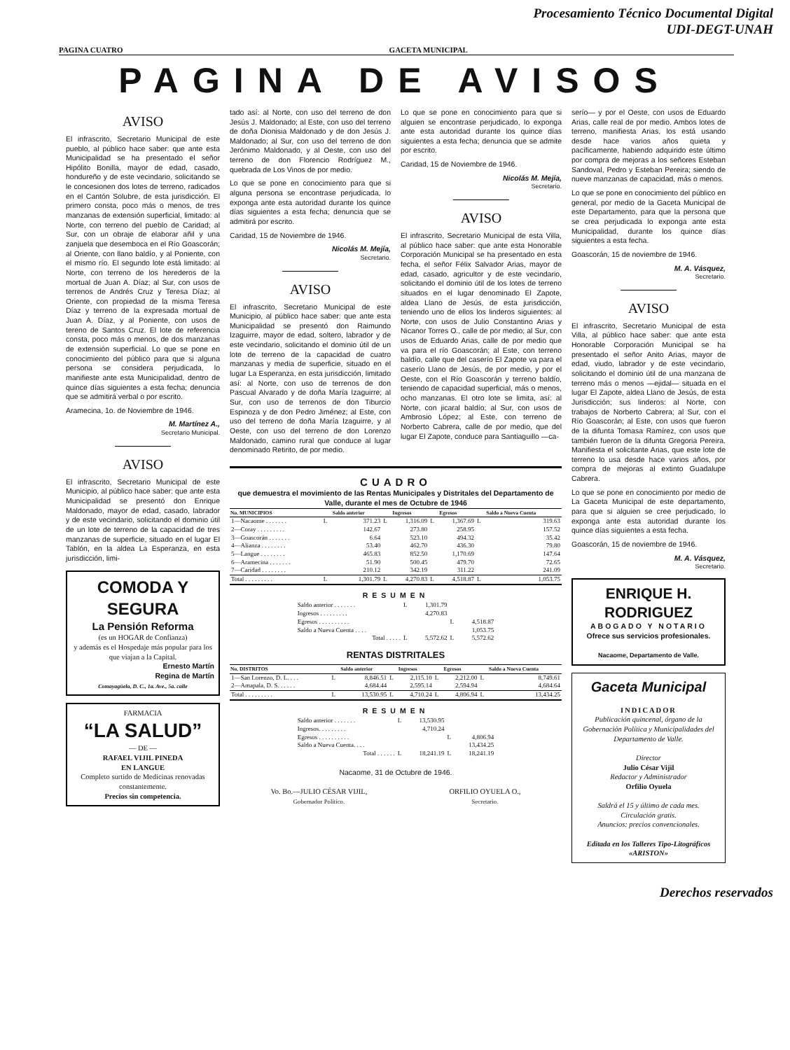Procesamiento Técnico Documental Digital
UDI-DEGT-UNAH
PAGINA CUATRO GACETA MUNICIPAL
PAGINA DE AVISOS
AVISO
El infrascrito, Secretario Municipal de este pueblo, al público hace saber: que ante esta Municipalidad se ha presentado el señor Hipólito Bonilla, mayor de edad, casado, hondureño y de este vecindario, solicitando se le concesionen dos lotes de terreno, radicados en el Cantón Solubre, de esta jurisdicción. El primero consta, poco más o menos, de tres manzanas de extensión superficial, limitado: al Norte, con terreno del pueblo de Caridad; al Sur, con un obraje de elaborar añil y una zanjuela que desemboca en el Río Goascorán; al Oriente, con llano baldío, y al Poniente, con el mismo río. El segundo lote está limitado: al Norte, con terreno de los herederos de la mortual de Juan A. Díaz; al Sur, con usos de terrenos de Andrés Cruz y Teresa Díaz; al Oriente, con propiedad de la misma Teresa Díaz y terreno de la expresada mortual de Juan A. Díaz, y al Poniente, con usos de tereno de Santos Cruz. El lote de referencia consta, poco más o menos, de dos manzanas de extensión superficial. Lo que se pone en conocimiento del público para que si alguna persona se considera perjudicada, lo manifieste ante esta Municipalidad, dentro de quince días siguientes a esta fecha; denuncia que se admitirá verbal o por escrito.
Aramecina, 1o. de Noviembre de 1946.
M. Martínez A.,
Secretario Municipal.
AVISO
El infrascrito, Secretario Municipal de este Municipio, al público hace saber: que ante esta Municipalidad se presentó don Enrique Maldonado, mayor de edad, casado, labrador y de este vecindario, solicitando el dominio útil de un lote de terreno de la capacidad de tres manzanas de superficie, situado en el lugar El Tablón, en la aldea La Esperanza, en esta jurisdicción, limi-
COMODA Y SEGURA
La Pensión Reforma
(es un HOGAR de Confianza)
y además es el Hospedaje más popular para los que viajan a la Capital.
Ernesto Martín
Regina de Martín
Comayagüela, D. C., 1a. Ave., 5a. calle
FARMACIA
“LA SALUD”
— DE —
RAFAEL VIJIL PINEDA
EN LANGUE
Completo surtido de Medicinas renovadas constantemente.
Precios sin competencia.
tado así: al Norte, con uso del terreno de don Jesús J. Maldonado; al Este, con uso del terreno de doña Dionisia Maldonado y de don Jesús J. Maldonado; al Sur, con uso del terreno de don Jerónimo Maldonado, y al Oeste, con uso del terreno de don Florencio Rodríguez M., quebrada de Los Vinos de por medio.
Lo que se pone en conocimiento para que si alguna persona se encontrase perjudicada, lo exponga ante esta autoridad durante los quince días siguientes a esta fecha; denuncia que se admitirá por escrito.
Caridad, 15 de Noviembre de 1946.
Nicolás M. Mejía,
Secretario.
AVISO
El infrascrito, Secretario Municipal de este Municipio, al público hace saber: que ante esta Municipalidad se presentó don Raimundo Izaguirre, mayor de edad, soltero, labrador y de este vecindario, solicitando el dominio útil de un lote de terreno de la capacidad de cuatro manzanas y media de superficie, situado en el lugar La Esperanza, en esta jurisdicción, limitado así: al Norte, con uso de terrenos de don Pascual Alvarado y de doña María Izaguirre; al Sur, con uso de terrenos de don Tiburcio Espinoza y de don Pedro Jiménez; al Este, con uso del terreno de doña María Izaguirre, y al Oeste, con uso del terreno de don Lorenzo Maldonado, camino rural que conduce al lugar denominado Retirito, de por medio.
Lo que se pone en conocimiento para que si alguien se encontrase perjudicado, lo exponga ante esta autoridad durante los quince días siguientes a esta fecha; denuncia que se admite por escrito.
Caridad, 15 de Noviembre de 1946.
Nicolás M. Mejía,
Secretario.
AVISO
El infrascrito, Secretario Municipal de esta Villa, al público hace saber: que ante esta Honorable Corporación Municipal se ha presentado en esta fecha, el señor Félix Salvador Arias, mayor de edad, casado, agricultor y de este vecindario, solicitando el dominio útil de los lotes de terreno situados en el lugar denominado El Zapote, aldea Llano de Jesús, de esta jurisdicción, teniendo uno de ellos los linderos siguientes: al Norte, con usos de Julio Constantino Arias y Nicanor Torres O., calle de por medio; al Sur, con usos de Eduardo Arias, calle de por medio que va para el río Goascorán; al Este, con terreno baldío, calle que del caserío El Zapote va para el caserío Llano de Jesús, de por medio, y por el Oeste, con el Río Goascorán y terreno baldío, teniendo de capacidad superficial, más o menos, ocho manzanas. El otro lote se limita, así: al Norte, con jicaral baldío; al Sur, con usos de Ambrosio López; al Este, con terreno de Norberto Cabrera, calle de por medio, que del lugar El Zapote, conduce para Santiaguillo —ca-
CUADRO
que demuestra el movimiento de las Rentas Municipales y Distritales del Departamento de Valle, durante el mes de Octubre de 1946
| No. MUNICIPIOS | | Saldo anterior | | Ingresos | | Egresos | | Saldo a Nueva Cuenta |
| --- | --- | --- | --- | --- | --- | --- | --- | --- |
| 1—Nacaome . . . . . . . | L | 371.23 | L | 1,316.09 | L | 1,367.69 | L | 319.63 |
| 2—Coray . . . . . . . . . | | 142.67 | | 273.80 | | 258.95 | | 157.52 |
| 3—Goascorán . . . . . . . | | 6.64 | | 523.10 | | 494.32 | | 35.42 |
| 4—Alianza . . . . . . . . | | 53.40 | | 462.70 | | 436.30 | | 79.80 |
| 5—Langue . . . . . . . . | | 465.83 | | 852.50 | | 1,170.69 | | 147.64 |
| 6—Aramecina . . . . . . . | | 51.90 | | 500.45 | | 479.70 | | 72.65 |
| 7—Caridad . . . . . . . . | | 210.12 | | 342.19 | | 311.22 | | 241.09 |
| Total . . . . . . . . . | L | 1,301.79 | L | 4,270.83 | L | 4,518.87 | L | 1,053.75 |
RESUMEN
| Saldo anterior . . . . . . . | L | 1,301.79 | | |
| Ingresos . . . . . . . . . | | 4,270.83 | | |
| Egresos . . . . . . . . . . | | | L | 4,518.87 |
| Saldo a Nueva Cuenta . . . . | | | | 1,053.75 |
| Total . . . . . | L | 5,572.62 | L | 5,572.62 |
RENTAS DISTRITALES
| No. DISTRITOS | | Saldo anterior | | Ingresos | | Egresos | | Saldo a Nueva Cuenta |
| --- | --- | --- | --- | --- | --- | --- | --- | --- |
| 1—San Lorenzo, D. L. . . . | L | 8,846.51 | L | 2,115.10 | L | 2,212.00 | L | 8,749.61 |
| 2—Amapala, D. S. . . . . . | | 4,684.44 | | 2,595.14 | | 2,594.94 | | 4,684.64 |
| Total . . . . . . . . . | L | 13,530.95 | L | 4,710.24 | L | 4,806.94 | L | 13,434.25 |
RESUMEN
| Saldo anterior . . . . . . . | L | 13,530.95 | | |
| Ingresos. . . . . . . . . | | 4,710.24 | | |
| Egresos . . . . . . . . . . | | | L | 4,806.94 |
| Saldo a Nueva Cuenta. . . . | | | | 13,434.25 |
| Total . . . . . . | L | 18,241.19 | L | 18,241.19 |
Nacaome, 31 de Octubre de 1946.
Vo. Bo.—JULIO CÉSAR VIJIL,
Gobernador Político.
ORFILIO OYUELA O.,
Secretario.
serío— y por el Oeste, con usos de Eduardo Arias, calle real de por medio. Ambos lotes de terreno, manifiesta Arias, los está usando desde hace varios años quieta y pacíficamente, habiendo adquirido este último por compra de mejoras a los señores Esteban Sandoval, Pedro y Esteban Pereira; siendo de nueve manzanas de capacidad, más o menos.
Lo que se pone en conocimiento del público en general, por medio de la Gaceta Municipal de este Departamento, para que la persona que se crea perjudicada lo exponga ante esta Municipalidad, durante los quince días siguientes a esta fecha.
Goascorán, 15 de noviembre de 1946.
M. A. Vásquez,
Secretario.
AVISO
El infrascrito, Secretario Municipal de esta Villa, al público hace saber: que ante esta Honorable Corporación Municipal se ha presentado el señor Anito Arias, mayor de edad, viudo, labrador y de este vecindario, solicitando el dominio útil de una manzana de terreno más o menos —ejidal— situada en el lugar El Zapote, aldea Llano de Jesús, de esta Jurisdicción; sus linderos: al Norte, con trabajos de Norberto Cabrera; al Sur, con el Río Goascorán; al Este, con usos que fueron de la difunta Tomasa Ramírez, con usos que también fueron de la difunta Gregoria Pereira. Manifiesta el solicitante Arias, que este lote de terreno lo usa desde hace varios años, por compra de mejoras al extinto Guadalupe Cabrera.
Lo que se pone en conocimiento por medio de La Gaceta Municipal de este departamento, para que si alguien se cree perjudicado, lo exponga ante esta autoridad durante los quince días siguientes a esta fecha.
Goascorán, 15 de noviembre de 1946.
M. A. Vásquez,
Secretario.
ENRIQUE H. RODRIGUEZ
ABOGADO Y NOTARIO
Ofrece sus servicios profesionales.
Nacaome, Departamento de Valle.
Gaceta Municipal
INDICADOR
Publicación quincenal, órgano de la Gobernación Política y Municipalidades del Departamento de Valle.
Director
Julio César Vijil
Redactor y Administrador
Orfilio Oyuela
Saldrá el 15 y último de cada mes.
Circulación gratis.
Anuncios: precios convencionales.
Editada en los Talleres Tipo-Litográficos «ARISTON»
Derechos reservados